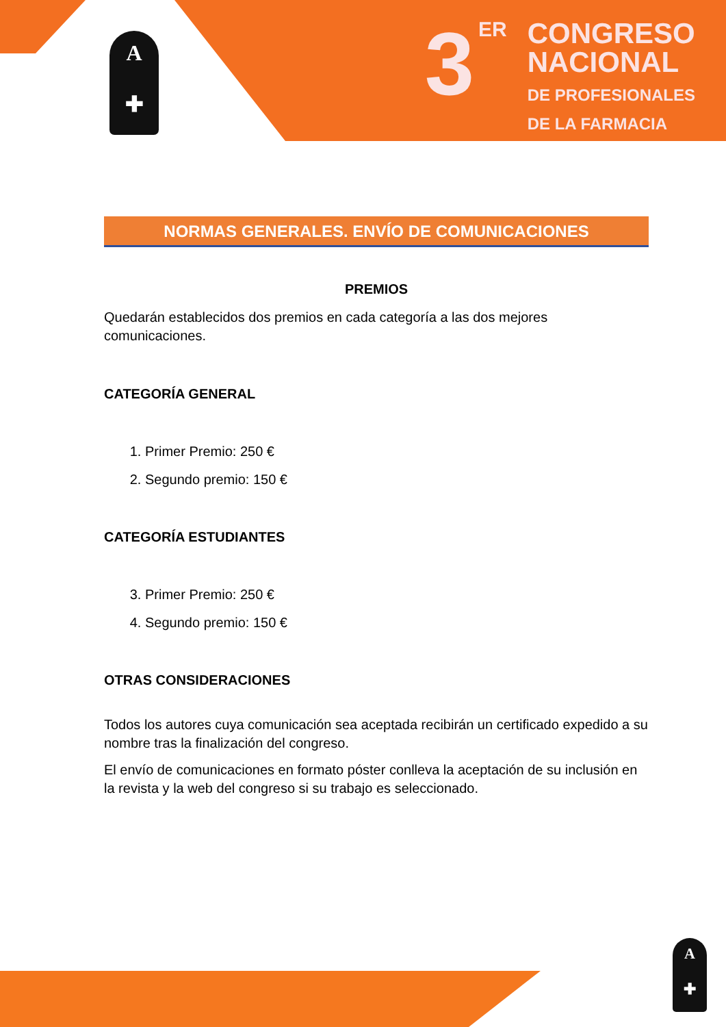A
✚
A
✚
3 ER CONGRESO
NACIONAL
DE PROFESIONALES
DE LA FARMACIA
NORMAS GENERALES. ENVÍO DE COMUNICACIONES
PREMIOS
Quedarán establecidos dos premios en cada categoría a las dos mejores comunicaciones.
CATEGORÍA GENERAL
1. Primer Premio: 250 €
2. Segundo premio: 150 €
CATEGORÍA ESTUDIANTES
3. Primer Premio: 250 €
4. Segundo premio: 150 €
OTRAS CONSIDERACIONES
Todos los autores cuya comunicación sea aceptada recibirán un certificado expedido a su nombre tras la finalización del congreso.
El envío de comunicaciones en formato póster conlleva la aceptación de su inclusión en la revista y la web del congreso si su trabajo es seleccionado.